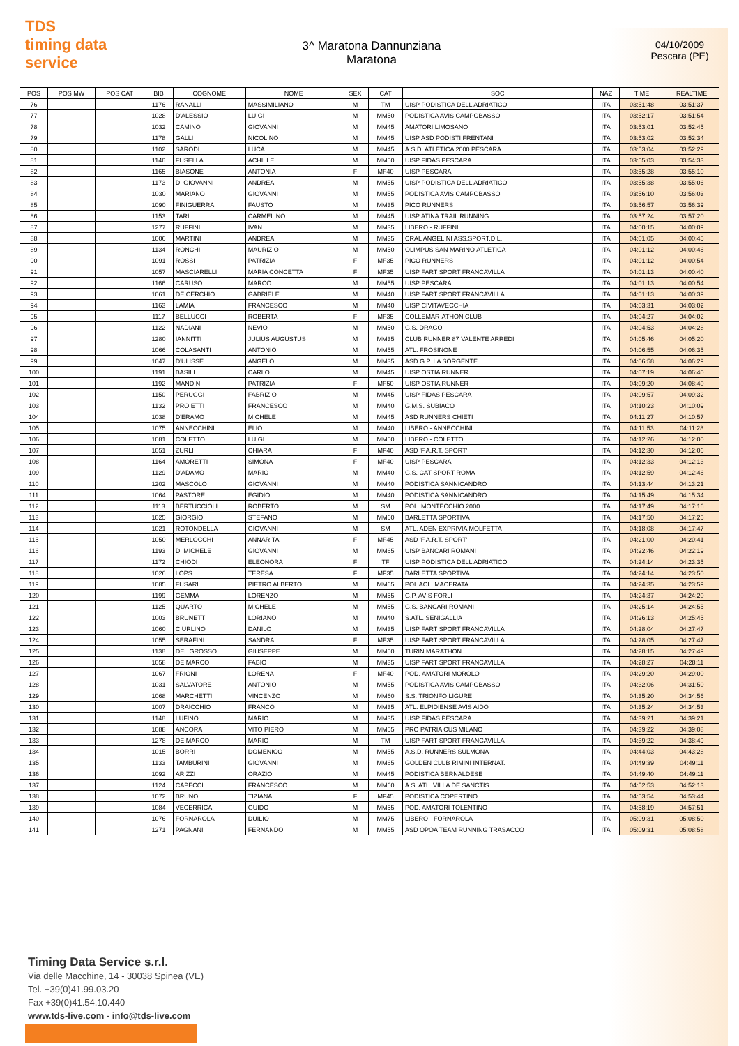TDS
timing data service
3^ Maratona Dannunziana
Maratona
04/10/2009
Pescara (PE)
| POS | POS MW | POS CAT | BIB | COGNOME | NOME | SEX | CAT | SOC | NAZ | TIME | REALTIME |
| --- | --- | --- | --- | --- | --- | --- | --- | --- | --- | --- | --- |
| 76 | | | 1176 | RANALLI | MASSIMILIANO | M | TM | UISP PODISTICA DELL'ADRIATICO | ITA | 03:51:48 | 03:51:37 |
| 77 | | | 1028 | D'ALESSIO | LUIGI | M | MM50 | PODISTICA AVIS CAMPOBASSO | ITA | 03:52:17 | 03:51:54 |
| 78 | | | 1032 | CAMINO | GIOVANNI | M | MM45 | AMATORI LIMOSANO | ITA | 03:53:01 | 03:52:45 |
| 79 | | | 1178 | GALLI | NICOLINO | M | MM45 | UISP ASD PODISTI FRENTANI | ITA | 03:53:02 | 03:52:34 |
| 80 | | | 1102 | SARODI | LUCA | M | MM45 | A.S.D. ATLETICA 2000 PESCARA | ITA | 03:53:04 | 03:52:29 |
| 81 | | | 1146 | FUSELLA | ACHILLE | M | MM50 | UISP FIDAS PESCARA | ITA | 03:55:03 | 03:54:33 |
| 82 | | | 1165 | BIASONE | ANTONIA | F | MF40 | UISP PESCARA | ITA | 03:55:28 | 03:55:10 |
| 83 | | | 1173 | DI GIOVANNI | ANDREA | M | MM55 | UISP PODISTICA DELL'ADRIATICO | ITA | 03:55:38 | 03:55:06 |
| 84 | | | 1030 | MARIANO | GIOVANNI | M | MM55 | PODISTICA AVIS CAMPOBASSO | ITA | 03:56:10 | 03:56:03 |
| 85 | | | 1090 | FINIGUERRA | FAUSTO | M | MM35 | PICO RUNNERS | ITA | 03:56:57 | 03:56:39 |
| 86 | | | 1153 | TARI | CARMELINO | M | MM45 | UISP ATINA TRAIL RUNNING | ITA | 03:57:24 | 03:57:20 |
| 87 | | | 1277 | RUFFINI | IVAN | M | MM35 | LIBERO - RUFFINI | ITA | 04:00:15 | 04:00:09 |
| 88 | | | 1006 | MARTINI | ANDREA | M | MM35 | CRAL ANGELINI ASS.SPORT.DIL. | ITA | 04:01:05 | 04:00:45 |
| 89 | | | 1134 | RONCHI | MAURIZIO | M | MM50 | OLIMPUS SAN MARINO ATLETICA | ITA | 04:01:12 | 04:00:46 |
| 90 | | | 1091 | ROSSI | PATRIZIA | F | MF35 | PICO RUNNERS | ITA | 04:01:12 | 04:00:54 |
| 91 | | | 1057 | MASCIARELLI | MARIA CONCETTA | F | MF35 | UISP FART SPORT FRANCAVILLA | ITA | 04:01:13 | 04:00:40 |
| 92 | | | 1166 | CARUSO | MARCO | M | MM55 | UISP PESCARA | ITA | 04:01:13 | 04:00:54 |
| 93 | | | 1061 | DE CERCHIO | GABRIELE | M | MM40 | UISP FART SPORT FRANCAVILLA | ITA | 04:01:13 | 04:00:39 |
| 94 | | | 1163 | LAMIA | FRANCESCO | M | MM40 | UISP CIVITAVECCHIA | ITA | 04:03:31 | 04:03:02 |
| 95 | | | 1117 | BELLUCCI | ROBERTA | F | MF35 | COLLEMAR-ATHON CLUB | ITA | 04:04:27 | 04:04:02 |
| 96 | | | 1122 | NADIANI | NEVIO | M | MM50 | G.S. DRAGO | ITA | 04:04:53 | 04:04:28 |
| 97 | | | 1280 | IANNITTI | JULIUS AUGUSTUS | M | MM35 | CLUB RUNNER 87 VALENTE ARREDI | ITA | 04:05:46 | 04:05:20 |
| 98 | | | 1066 | COLASANTI | ANTONIO | M | MM55 | ATL. FROSINONE | ITA | 04:06:55 | 04:06:35 |
| 99 | | | 1047 | D'ULISSE | ANGELO | M | MM35 | ASD G.P. LA SORGENTE | ITA | 04:06:58 | 04:06:29 |
| 100 | | | 1191 | BASILI | CARLO | M | MM45 | UISP OSTIA RUNNER | ITA | 04:07:19 | 04:06:40 |
| 101 | | | 1192 | MANDINI | PATRIZIA | F | MF50 | UISP OSTIA RUNNER | ITA | 04:09:20 | 04:08:40 |
| 102 | | | 1150 | PERUGGI | FABRIZIO | M | MM45 | UISP FIDAS PESCARA | ITA | 04:09:57 | 04:09:32 |
| 103 | | | 1132 | PROIETTI | FRANCESCO | M | MM40 | G.M.S. SUBIACO | ITA | 04:10:23 | 04:10:09 |
| 104 | | | 1038 | D'ERAMO | MICHELE | M | MM45 | ASD RUNNERS CHIETI | ITA | 04:11:27 | 04:10:57 |
| 105 | | | 1075 | ANNECCHINI | ELIO | M | MM40 | LIBERO - ANNECCHINI | ITA | 04:11:53 | 04:11:28 |
| 106 | | | 1081 | COLETTO | LUIGI | M | MM50 | LIBERO - COLETTO | ITA | 04:12:26 | 04:12:00 |
| 107 | | | 1051 | ZURLI | CHIARA | F | MF40 | ASD 'F.A.R.T. SPORT' | ITA | 04:12:30 | 04:12:06 |
| 108 | | | 1164 | AMORETTI | SIMONA | F | MF40 | UISP PESCARA | ITA | 04:12:33 | 04:12:13 |
| 109 | | | 1129 | D'ADAMO | MARIO | M | MM40 | G.S. CAT SPORT ROMA | ITA | 04:12:59 | 04:12:46 |
| 110 | | | 1202 | MASCOLO | GIOVANNI | M | MM40 | PODISTICA SANNICANDRO | ITA | 04:13:44 | 04:13:21 |
| 111 | | | 1064 | PASTORE | EGIDIO | M | MM40 | PODISTICA SANNICANDRO | ITA | 04:15:49 | 04:15:34 |
| 112 | | | 1113 | BERTUCCIOLI | ROBERTO | M | SM | POL. MONTECCHIO 2000 | ITA | 04:17:49 | 04:17:16 |
| 113 | | | 1025 | GIORGIO | STEFANO | M | MM60 | BARLETTA SPORTIVA | ITA | 04:17:50 | 04:17:25 |
| 114 | | | 1021 | ROTONDELLA | GIOVANNI | M | SM | ATL. ADEN EXPRIVIA MOLFETTA | ITA | 04:18:08 | 04:17:47 |
| 115 | | | 1050 | MERLOCCHI | ANNARITA | F | MF45 | ASD 'F.A.R.T. SPORT' | ITA | 04:21:00 | 04:20:41 |
| 116 | | | 1193 | DI MICHELE | GIOVANNI | M | MM65 | UISP BANCARI ROMANI | ITA | 04:22:46 | 04:22:19 |
| 117 | | | 1172 | CHIODI | ELEONORA | F | TF | UISP PODISTICA DELL'ADRIATICO | ITA | 04:24:14 | 04:23:35 |
| 118 | | | 1026 | LOPS | TERESA | F | MF35 | BARLETTA SPORTIVA | ITA | 04:24:14 | 04:23:50 |
| 119 | | | 1085 | FUSARI | PIETRO ALBERTO | M | MM65 | POL ACLI MACERATA | ITA | 04:24:35 | 04:23:59 |
| 120 | | | 1199 | GEMMA | LORENZO | M | MM55 | G.P. AVIS FORLI | ITA | 04:24:37 | 04:24:20 |
| 121 | | | 1125 | QUARTO | MICHELE | M | MM55 | G.S. BANCARI ROMANI | ITA | 04:25:14 | 04:24:55 |
| 122 | | | 1003 | BRUNETTI | LORIANO | M | MM40 | S.ATL. SENIGALLIA | ITA | 04:26:13 | 04:25:45 |
| 123 | | | 1060 | CIURLINO | DANILO | M | MM35 | UISP FART SPORT FRANCAVILLA | ITA | 04:28:04 | 04:27:47 |
| 124 | | | 1055 | SERAFINI | SANDRA | F | MF35 | UISP FART SPORT FRANCAVILLA | ITA | 04:28:05 | 04:27:47 |
| 125 | | | 1138 | DEL GROSSO | GIUSEPPE | M | MM50 | TURIN MARATHON | ITA | 04:28:15 | 04:27:49 |
| 126 | | | 1058 | DE MARCO | FABIO | M | MM35 | UISP FART SPORT FRANCAVILLA | ITA | 04:28:27 | 04:28:11 |
| 127 | | | 1067 | FRIONI | LORENA | F | MF40 | POD. AMATORI MOROLO | ITA | 04:29:20 | 04:29:00 |
| 128 | | | 1031 | SALVATORE | ANTONIO | M | MM55 | PODISTICA AVIS CAMPOBASSO | ITA | 04:32:06 | 04:31:50 |
| 129 | | | 1068 | MARCHETTI | VINCENZO | M | MM60 | S.S. TRIONFO LIGURE | ITA | 04:35:20 | 04:34:56 |
| 130 | | | 1007 | DRAICCHIO | FRANCO | M | MM35 | ATL. ELPIDIENSE AVIS AIDO | ITA | 04:35:24 | 04:34:53 |
| 131 | | | 1148 | LUFINO | MARIO | M | MM35 | UISP FIDAS PESCARA | ITA | 04:39:21 | 04:39:21 |
| 132 | | | 1088 | ANCORA | VITO PIERO | M | MM55 | PRO PATRIA CUS MILANO | ITA | 04:39:22 | 04:39:08 |
| 133 | | | 1278 | DE MARCO | MARIO | M | TM | UISP FART SPORT FRANCAVILLA | ITA | 04:39:22 | 04:38:49 |
| 134 | | | 1015 | BORRI | DOMENICO | M | MM55 | A.S.D. RUNNERS SULMONA | ITA | 04:44:03 | 04:43:28 |
| 135 | | | 1133 | TAMBURINI | GIOVANNI | M | MM65 | GOLDEN CLUB RIMINI INTERNAT. | ITA | 04:49:39 | 04:49:11 |
| 136 | | | 1092 | ARIZZI | ORAZIO | M | MM45 | PODISTICA BERNALDESE | ITA | 04:49:40 | 04:49:11 |
| 137 | | | 1124 | CAPECCI | FRANCESCO | M | MM60 | A.S. ATL. VILLA DE SANCTIS | ITA | 04:52:53 | 04:52:13 |
| 138 | | | 1072 | BRUNO | TIZIANA | F | MF45 | PODISTICA COPERTINO | ITA | 04:53:54 | 04:53:44 |
| 139 | | | 1084 | VECERRICA | GUIDO | M | MM55 | POD. AMATORI TOLENTINO | ITA | 04:58:19 | 04:57:51 |
| 140 | | | 1076 | FORNAROLA | DUILIO | M | MM75 | LIBERO - FORNAROLA | ITA | 05:09:31 | 05:08:50 |
| 141 | | | 1271 | PAGNANI | FERNANDO | M | MM55 | ASD OPOA TEAM RUNNING TRASACCO | ITA | 05:09:31 | 05:08:58 |
Timing Data Service s.r.l.
Via delle Macchine, 14 - 30038 Spinea (VE)
Tel. +39(0)41.99.03.20
Fax +39(0)41.54.10.440
www.tds-live.com - info@tds-live.com